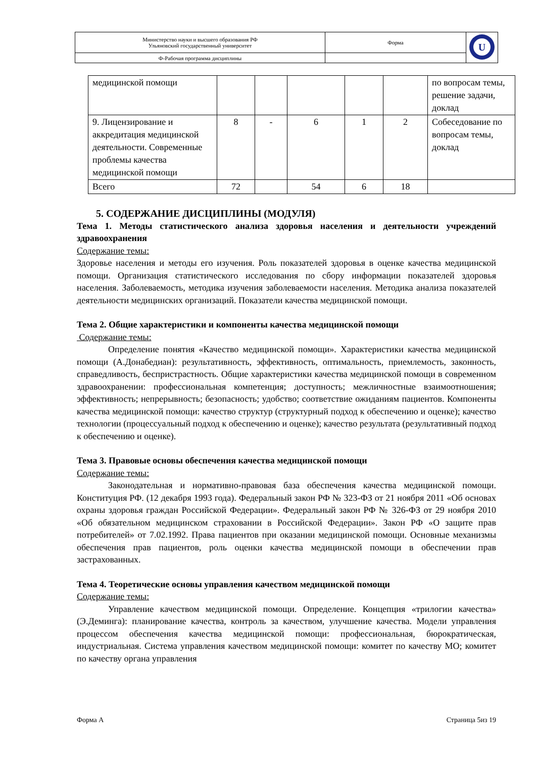| Министерство науки и высшего образования РФ Ульяновский государственный университет | Форма | U |
| Ф-Рабочая программа дисциплины | | |
| медицинской помощи | | | | | | по вопросам темы, решение задачи, доклад |
| 9. Лицензирование и аккредитация медицинской деятельности. Современные проблемы качества медицинской помощи | 8 | - | 6 | 1 | 2 | Собеседование по вопросам темы, доклад |
| Всего | 72 | | 54 | 6 | 18 | |
5. СОДЕРЖАНИЕ ДИСЦИПЛИНЫ (МОДУЛЯ)
Тема 1. Методы статистического анализа здоровья населения и деятельности учреждений здравоохранения
Содержание темы:
Здоровье населения и методы его изучения. Роль показателей здоровья в оценке качества медицинской помощи. Организация статистического исследования по сбору информации показателей здоровья населения. Заболеваемость, методика изучения заболеваемости населения. Методика анализа показателей деятельности медицинских организаций. Показатели качества медицинской помощи.
Тема 2. Общие характеристики и компоненты качества медицинской помощи
Содержание темы:
Определение понятия «Качество медицинской помощи». Характеристики качества медицинской помощи (А.Донабедиан): результативность, эффективность, оптимальность, приемлемость, законность, справедливость, беспристрастность. Общие характеристики качества медицинской помощи в современном здравоохранении: профессиональная компетенция; доступность; межличностные взаимоотношения; эффективность; непрерывность; безопасность; удобство; соответствие ожиданиям пациентов. Компоненты качества медицинской помощи: качество структур (структурный подход к обеспечению и оценке); качество технологии (процессуальный подход к обеспечению и оценке); качество результата (результативный подход к обеспечению и оценке).
Тема 3. Правовые основы обеспечения качества медицинской помощи
Содержание темы:
Законодательная и нормативно-правовая база обеспечения качества медицинской помощи. Конституция РФ. (12 декабря 1993 года). Федеральный закон РФ № 323-ФЗ от 21 ноября 2011 «Об основах охраны здоровья граждан Российской Федерации». Федеральный закон РФ № 326-ФЗ от 29 ноября 2010 «Об обязательном медицинском страховании в Российской Федерации». Закон РФ «О защите прав потребителей» от 7.02.1992. Права пациентов при оказании медицинской помощи. Основные механизмы обеспечения прав пациентов, роль оценки качества медицинской помощи в обеспечении прав застрахованных.
Тема 4. Теоретические основы управления качеством медицинской помощи
Содержание темы:
Управление качеством медицинской помощи. Определение. Концепция «трилогии качества» (Э.Деминга): планирование качества, контроль за качеством, улучшение качества. Модели управления процессом обеспечения качества медицинской помощи: профессиональная, бюрократическая, индустриальная. Система управления качеством медицинской помощи: комитет по качеству МО; комитет по качеству органа управления
Форма А Страница 5из 19